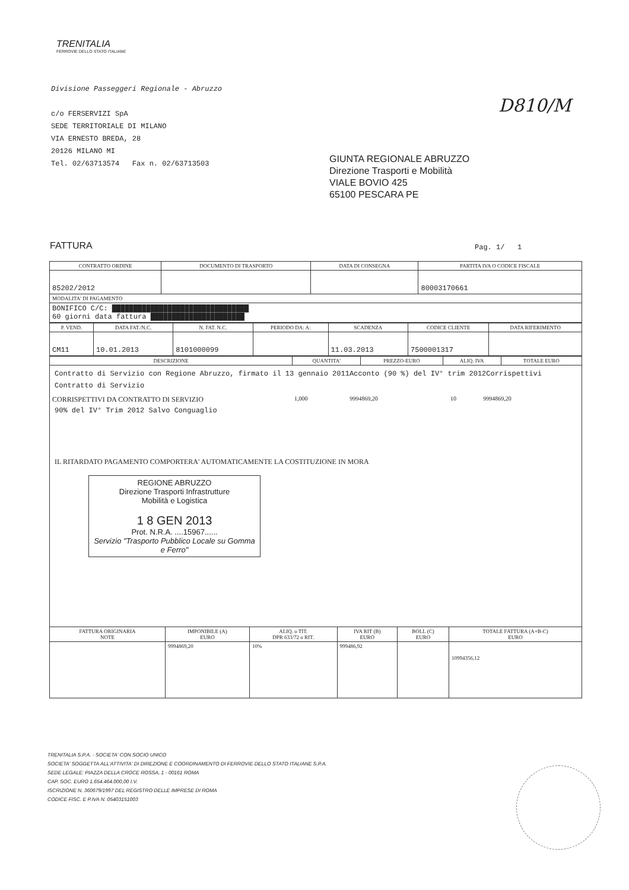TRENITALIA
FERROVIE DELLO STATO ITALIANE
Divisione Passeggeri Regionale - Abruzzo
c/o FERSERVIZI SpA
SEDE TERRITORIALE DI MILANO
VIA ERNESTO BREDA, 28
20126 MILANO MI
Tel. 02/63713574 Fax n. 02/63713503
D810/M
GIUNTA REGIONALE ABRUZZO
Direzione Trasporti e Mobilità
VIALE BOVIO 425
65100 PESCARA PE
FATTURA Pag. 1/ 1
| CONTRATTO ORDINE | DOCUMENTO DI TRASPORTO | DATA DI CONSEGNA | PARTITA IVA O CODICE FISCALE |
| --- | --- | --- | --- |
| 85202/2012 | | | 80003170661 |
| MODALITA' DI PAGAMENTO | | | |
| BONIFICO C/C: ████████████████████████████████ 60 giorni data fattura ██████████████████████ | | | |
| P. VEND. | DATA FAT./N.C. | N. FAT. N.C. | PERIODO DA: A: | SCADENZA | CODICE CLIENTE | DATA RIFERIMENTO |
| --- | --- | --- | --- | --- | --- | --- |
| CM11 | 10.01.2013 | 8101000099 | | 11.03.2013 | 7500001317 | |
| DESCRIZIONE | QUANTITA' | PREZZO-EURO | ALIQ. IVA | TOTALE EURO |
| --- | --- | --- | --- | --- |
| Contratto di Servizio con Regione Abruzzo, firmato il 13 gennaio 2011Acconto (90 %) del IV° trim 2012Corrispettivi Contratto di Servizio / CORRISPETTIVI DA CONTRATTO DI SERVIZIO / 1,000 / 9994869,20 / 10 / 9994869,20 / 90% del IV° Trim 2012 Salvo Conguaglio IL RITARDATO PAGAMENTO COMPORTERA' AUTOMATICAMENTE LA COSTITUZIONE IN MORA REGIONE ABRUZZO Direzione Trasporti Infrastrutture Mobilità e Logistica 1 8 GEN 2013 Prot. N.R.A. ....15967...... Servizio "Trasporto Pubblico Locale su Gomma e Ferro" | | | | |
| FATTURA ORIGINARIA NOTE | IMPONIBILE (A) EURO | ALIQ. o TIT. DPR 633/72 o RIT. | IVA RIT (B) EURO | BOLL (C) EURO | TOTALE FATTURA (A+B-C) EURO |
| --- | --- | --- | --- | --- | --- |
| | 9994869,20 | 10% | 999486,92 | | 10994356,12 |
TRENITALIA S.P.A. - SOCIETA' CON SOCIO UNICO
SOCIETA' SOGGETTA ALL'ATTIVITA' DI DIREZIONE E COORDINAMENTO DI FERROVIE DELLO STATO ITALIANE S.P.A.
SEDE LEGALE: PIAZZA DELLA CROCE ROSSA, 1 - 00161 ROMA
CAP. SOC. EURO 1.654.464.000,00 I.V.
ISCRIZIONE N. 360679/1997 DEL REGISTRO DELLE IMPRESE DI ROMA
CODICE FISC. E P.IVA N. 05403151003